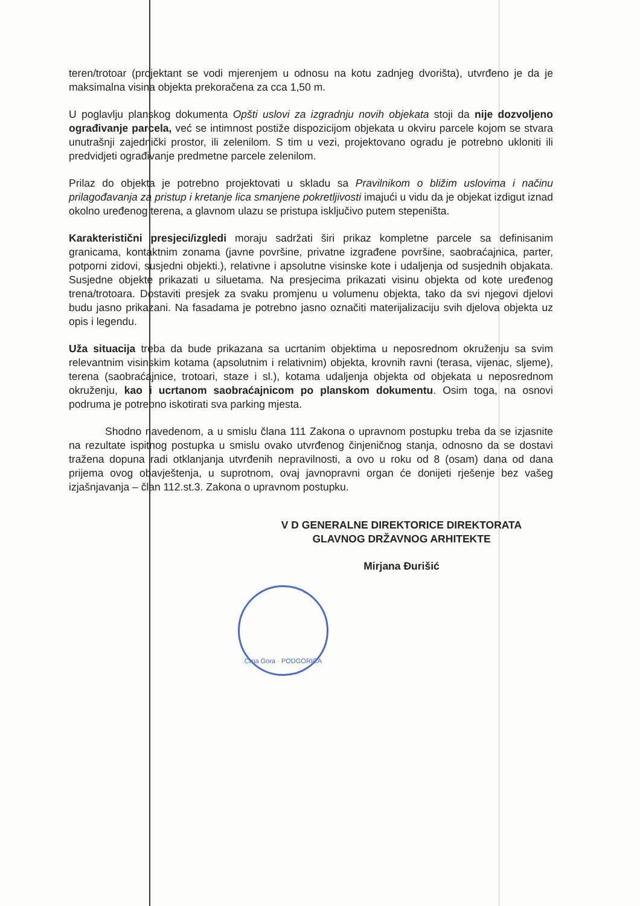teren/trotoar (projektant se vodi mjerenjem u odnosu na kotu zadnjeg dvorišta), utvrđeno je da je maksimalna visina objekta prekoračena za cca 1,50 m.
U poglavlju planskog dokumenta Opšti uslovi za izgradnju novih objekata stoji da nije dozvoljeno ograđivanje parcela, već se intimnost postiže dispozicijom objekata u okviru parcele kojom se stvara unutrašnji zajednički prostor, ili zelenilom. S tim u vezi, projektovano ogradu je potrebno ukloniti ili predvidjeti ograđivanje predmetne parcele zelenilom.
Prilaz do objekta je potrebno projektovati u skladu sa Pravilnikom o bližim uslovima i načinu prilagođavanja za pristup i kretanje lica smanjene pokretljivosti imajući u vidu da je objekat izdigut iznad okolno uređenog terena, a glavnom ulazu se pristupa isključivo putem stepeništa.
Karakteristični presjeci/izgledi moraju sadržati širi prikaz kompletne parcele sa definisanim granicama, kontaktnim zonama (javne površine, privatne izgrađene površine, saobraćajnica, parter, potporni zidovi, susjedni objekti.), relativne i apsolutne visinske kote i udaljenja od susjednih objakata. Susjedne objekte prikazati u siluetama. Na presjecima prikazati visinu objekta od kote uređenog trena/trotoara. Dostaviti presjek za svaku promjenu u volumenu objekta, tako da svi njegovi djelovi budu jasno prikazani. Na fasadama je potrebno jasno označiti materijalizaciju svih djelova objekta uz opis i legendu.
Uža situacija treba da bude prikazana sa ucrtanim objektima u neposrednom okruženju sa svim relevantnim visinskim kotama (apsolutnim i relativnim) objekta, krovnih ravni (terasa, vijenac, sljeme), terena (saobraćajnice, trotoari, staze i sl.), kotama udaljenja objekta od objekata u neposrednom okruženju, kao i ucrtanom saobraćajnicom po planskom dokumentu. Osim toga, na osnovi podruma je potrebno iskotirati sva parking mjesta.
Shodno navedenom, a u smislu člana 111 Zakona o upravnom postupku treba da se izjasnite na rezultate ispitnog postupka u smislu ovako utvrđenog činjeničnog stanja, odnosno da se dostavi tražena dopuna radi otklanjanja utvrđenih nepravilnosti, a ovo u roku od 8 (osam) dana od dana prijema ovog obavještenja, u suprotnom, ovaj javnopravni organ će donijeti rješenje bez vašeg izjašnjavanja – član 112.st.3. Zakona o upravnom postupku.
V D GENERALNE DIREKTORICE DIREKTORATA
GLAVNOG DRŽAVNOG ARHITEKTE
Mirjana Đurišić
Crna Gora · PODGORICA